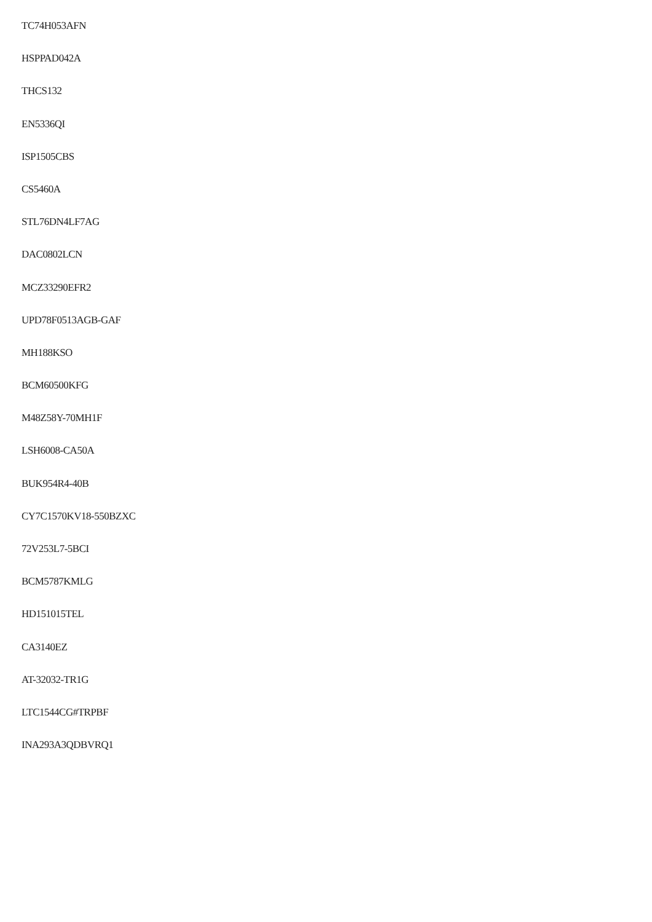TC74H053AFN
HSPPAD042A
THCS132
EN5336QI
ISP1505CBS
CS5460A
STL76DN4LF7AG
DAC0802LCN
MCZ33290EFR2
UPD78F0513AGB-GAF
MH188KSO
BCM60500KFG
M48Z58Y-70MH1F
LSH6008-CA50A
BUK954R4-40B
CY7C1570KV18-550BZXC
72V253L7-5BCI
BCM5787KMLG
HD151015TEL
CA3140EZ
AT-32032-TR1G
LTC1544CG#TRPBF
INA293A3QDBVRQ1